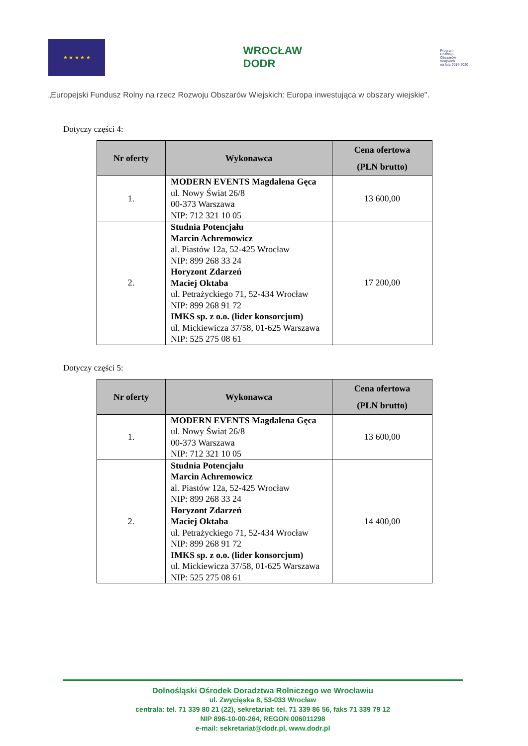★ ★ ★ ★ ★
WROCŁAW
DODR
Program
Rozwoju
Obszarów
Wiejskich
na lata 2014-2020
„Europejski Fundusz Rolny na rzecz Rozwoju Obszarów Wiejskich: Europa inwestująca w obszary wiejskie".
Dotyczy części 4:
| Nr oferty | Wykonawca | Cena ofertowa (PLN brutto) |
| --- | --- | --- |
| 1. | MODERN EVENTS Magdalena Gęca ul. Nowy Świat 26/8 00-373 Warszawa NIP: 712 321 10 05 | 13 600,00 |
| 2. | Studnia Potencjału Marcin Achremowicz al. Piastów 12a, 52-425 Wrocław NIP: 899 268 33 24 Horyzont Zdarzeń Maciej Oktaba ul. Petrażyckiego 71, 52-434 Wrocław NIP: 899 268 91 72 IMKS sp. z o.o. (lider konsorcjum) ul. Mickiewicza 37/58, 01-625 Warszawa NIP: 525 275 08 61 | 17 200,00 |
Dotyczy części 5:
| Nr oferty | Wykonawca | Cena ofertowa (PLN brutto) |
| --- | --- | --- |
| 1. | MODERN EVENTS Magdalena Gęca ul. Nowy Świat 26/8 00-373 Warszawa NIP: 712 321 10 05 | 13 600,00 |
| 2. | Studnia Potencjału Marcin Achremowicz al. Piastów 12a, 52-425 Wrocław NIP: 899 268 33 24 Horyzont Zdarzeń Maciej Oktaba ul. Petrażyckiego 71, 52-434 Wrocław NIP: 899 268 91 72 IMKS sp. z o.o. (lider konsorcjum) ul. Mickiewicza 37/58, 01-625 Warszawa NIP: 525 275 08 61 | 14 400,00 |
Dolnośląski Ośrodek Doradztwa Rolniczego we Wrocławiu
ul. Zwycięska 8, 53-033 Wrocław
centrala: tel. 71 339 80 21 (22), sekretariat: tel. 71 339 86 56, faks 71 339 79 12
NIP 896-10-00-264, REGON 006011298
e-mail: sekretariat@dodr.pl, www.dodr.pl